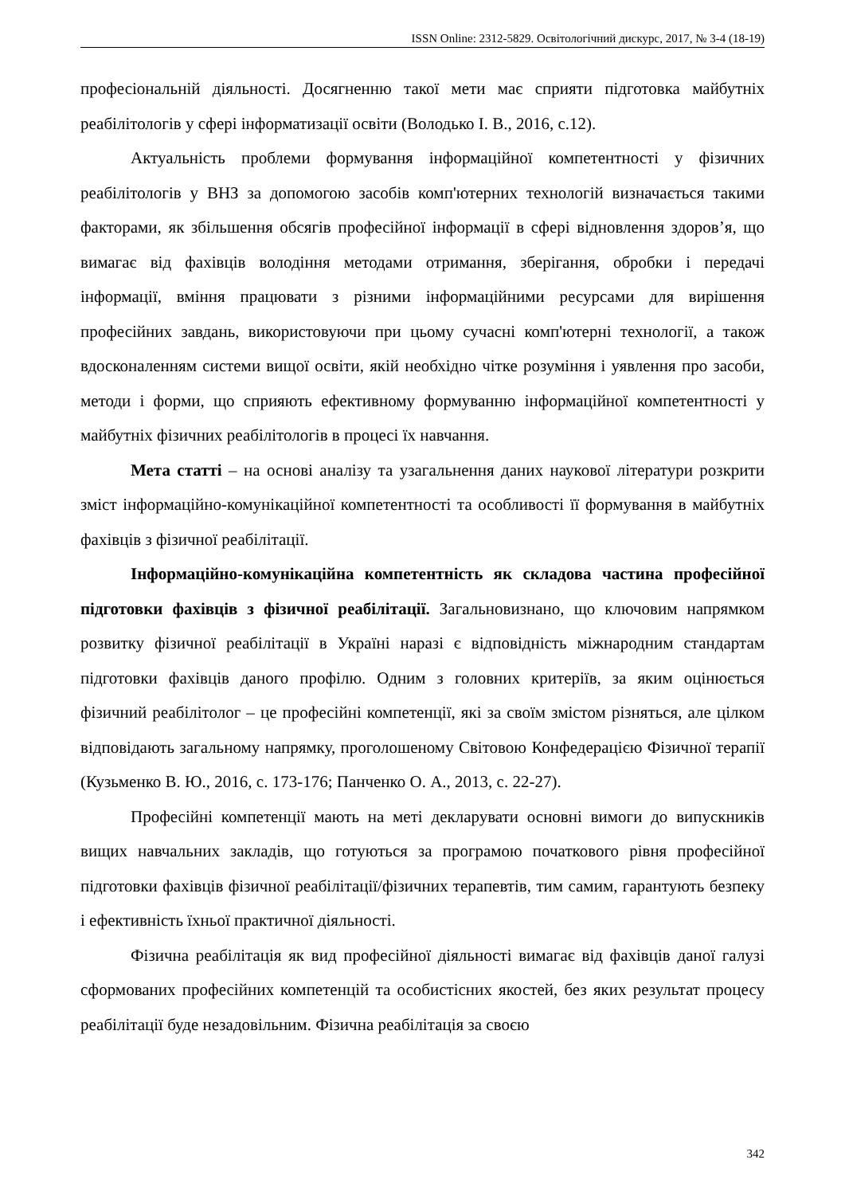ISSN Online: 2312-5829. Освітологічний дискурс, 2017, № 3-4 (18-19)
професіональній діяльності. Досягненню такої мети має сприяти підготовка майбутніх реабілітологів у сфері інформатизації освіти (Володько І. В., 2016, с.12).
Актуальність проблеми формування інформаційної компетентності у фізичних реабілітологів у ВНЗ за допомогою засобів комп'ютерних технологій визначається такими факторами, як збільшення обсягів професійної інформації в сфері відновлення здоров’я, що вимагає від фахівців володіння методами отримання, зберігання, обробки і передачі інформації, вміння працювати з різними інформаційними ресурсами для вирішення професійних завдань, використовуючи при цьому сучасні комп'ютерні технології, а також вдосконаленням системи вищої освіти, якій необхідно чітке розуміння і уявлення про засоби, методи і форми, що сприяють ефективному формуванню інформаційної компетентності у майбутніх фізичних реабілітологів в процесі їх навчання.
Мета статті – на основі аналізу та узагальнення даних наукової літератури розкрити зміст інформаційно-комунікаційної компетентності та особливості її формування в майбутніх фахівців з фізичної реабілітації.
Інформаційно-комунікаційна компетентність як складова частина професійної підготовки фахівців з фізичної реабілітації. Загальновизнано, що ключовим напрямком розвитку фізичної реабілітації в Україні наразі є відповідність міжнародним стандартам підготовки фахівців даного профілю. Одним з головних критеріїв, за яким оцінюється фізичний реабілітолог – це професійні компетенції, які за своїм змістом різняться, але цілком відповідають загальному напрямку, проголошеному Світовою Конфедерацією Фізичної терапії (Кузьменко В. Ю., 2016, с. 173-176; Панченко О. А., 2013, с. 22-27).
Професійні компетенції мають на меті декларувати основні вимоги до випускників вищих навчальних закладів, що готуються за програмою початкового рівня професійної підготовки фахівців фізичної реабілітації/фізичних терапевтів, тим самим, гарантують безпеку і ефективність їхньої практичної діяльності.
Фізична реабілітація як вид професійної діяльності вимагає від фахівців даної галузі сформованих професійних компетенцій та особистісних якостей, без яких результат процесу реабілітації буде незадовільним. Фізична реабілітація за своєю
342